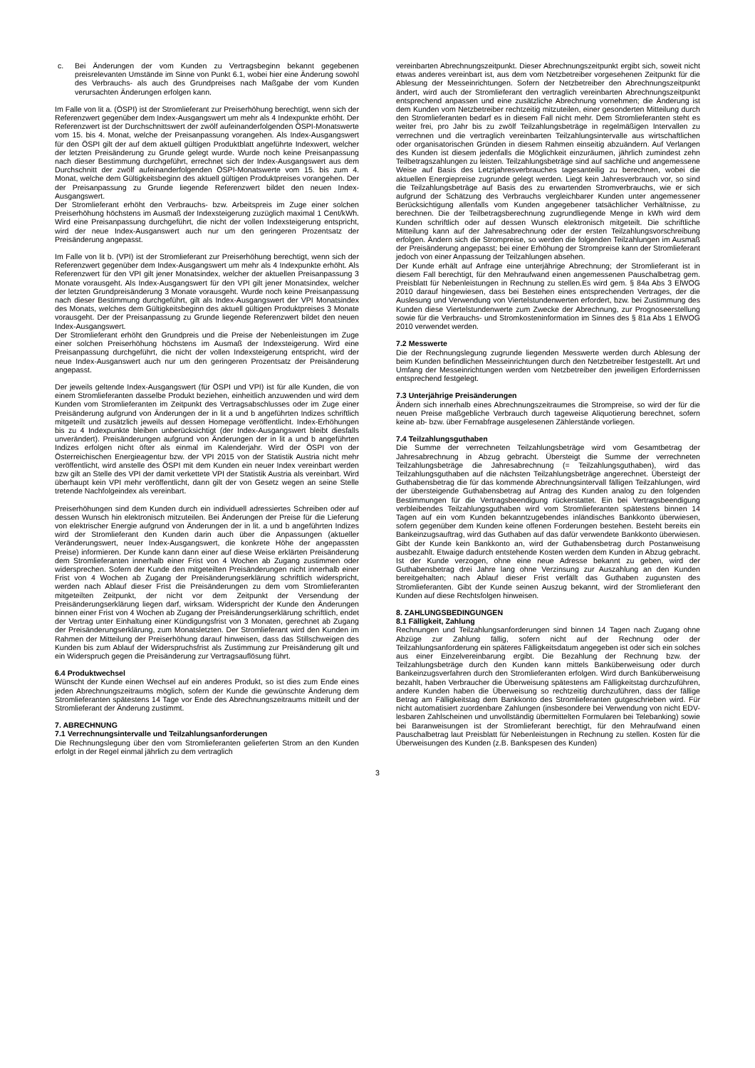c. Bei Änderungen der vom Kunden zu Vertragsbeginn bekannt gegebenen preisrelevanten Umstände im Sinne von Punkt 6.1, wobei hier eine Änderung sowohl des Verbrauchs- als auch des Grundpreises nach Maßgabe der vom Kunden verursachten Änderungen erfolgen kann.
Im Falle von lit a. (ÖSPI) ist der Stromlieferant zur Preiserhöhung berechtigt, wenn sich der Referenzwert gegenüber dem Index-Ausgangswert um mehr als 4 Indexpunkte erhöht. Der Referenzwert ist der Durchschnittswert der zwölf aufeinanderfolgenden ÖSPI-Monatswerte vom 15. bis 4. Monat, welche der Preisanpassung vorangehen. Als Index-Ausgangswert für den ÖSPI gilt der auf dem aktuell gültigen Produktblatt angeführte Indexwert, welcher der letzten Preisänderung zu Grunde gelegt wurde. Wurde noch keine Preisanpassung nach dieser Bestimmung durchgeführt, errechnet sich der Index-Ausgangswert aus dem Durchschnitt der zwölf aufeinanderfolgenden ÖSPI-Monatswerte vom 15. bis zum 4. Monat, welche dem Gültigkeitsbeginn des aktuell gültigen Produktpreises vorangehen. Der der Preisanpassung zu Grunde liegende Referenzwert bildet den neuen Index-Ausgangswert.
Der Stromlieferant erhöht den Verbrauchs- bzw. Arbeitspreis im Zuge einer solchen Preiserhöhung höchstens im Ausmaß der Indexsteigerung zuzüglich maximal 1 Cent/kWh. Wird eine Preisanpassung durchgeführt, die nicht der vollen Indexsteigerung entspricht, wird der neue Index-Ausganswert auch nur um den geringeren Prozentsatz der Preisänderung angepasst.
Im Falle von lit b. (VPI) ist der Stromlieferant zur Preiserhöhung berechtigt, wenn sich der Referenzwert gegenüber dem Index-Ausgangswert um mehr als 4 Indexpunkte erhöht. Als Referenzwert für den VPI gilt jener Monatsindex, welcher der aktuellen Preisanpassung 3 Monate vorausgeht. Als Index-Ausgangswert für den VPI gilt jener Monatsindex, welcher der letzten Grundpreisänderung 3 Monate vorausgeht. Wurde noch keine Preisanpassung nach dieser Bestimmung durchgeführt, gilt als Index-Ausgangswert der VPI Monatsindex des Monats, welches dem Gültigkeitsbeginn des aktuell gültigen Produktpreises 3 Monate vorausgeht. Der der Preisanpassung zu Grunde liegende Referenzwert bildet den neuen Index-Ausgangswert.
Der Stromlieferant erhöht den Grundpreis und die Preise der Nebenleistungen im Zuge einer solchen Preiserhöhung höchstens im Ausmaß der Indexsteigerung. Wird eine Preisanpassung durchgeführt, die nicht der vollen Indexsteigerung entspricht, wird der neue Index-Ausganswert auch nur um den geringeren Prozentsatz der Preisänderung angepasst.
Der jeweils geltende Index-Ausgangswert (für ÖSPI und VPI) ist für alle Kunden, die von einem Stromlieferanten dasselbe Produkt beziehen, einheitlich anzuwenden und wird dem Kunden vom Stromlieferanten im Zeitpunkt des Vertragsabschlusses oder im Zuge einer Preisänderung aufgrund von Änderungen der in lit a und b angeführten Indizes schriftlich mitgeteilt und zusätzlich jeweils auf dessen Homepage veröffentlicht. Index-Erhöhungen bis zu 4 Indexpunkte bleiben unberücksichtigt (der Index-Ausgangswert bleibt diesfalls unverändert). Preisänderungen aufgrund von Änderungen der in lit a und b angeführten Indizes erfolgen nicht öfter als einmal im Kalenderjahr. Wird der ÖSPI von der Österreichischen Energieagentur bzw. der VPI 2015 von der Statistik Austria nicht mehr veröffentlicht, wird anstelle des ÖSPI mit dem Kunden ein neuer Index vereinbart werden bzw gilt an Stelle des VPI der damit verkettete VPI der Statistik Austria als vereinbart. Wird überhaupt kein VPI mehr veröffentlicht, dann gilt der von Gesetz wegen an seine Stelle tretende Nachfolgeindex als vereinbart.
Preiserhöhungen sind dem Kunden durch ein individuell adressiertes Schreiben oder auf dessen Wunsch hin elektronisch mitzuteilen. Bei Änderungen der Preise für die Lieferung von elektrischer Energie aufgrund von Änderungen der in lit. a und b angeführten Indizes wird der Stromlieferant den Kunden darin auch über die Anpassungen (aktueller Veränderungswert, neuer Index-Ausgangswert, die konkrete Höhe der angepassten Preise) informieren. Der Kunde kann dann einer auf diese Weise erklärten Preisänderung dem Stromlieferanten innerhalb einer Frist von 4 Wochen ab Zugang zustimmen oder widersprechen. Sofern der Kunde den mitgeteilten Preisänderungen nicht innerhalb einer Frist von 4 Wochen ab Zugang der Preisänderungserklärung schriftlich widerspricht, werden nach Ablauf dieser Frist die Preisänderungen zu dem vom Stromlieferanten mitgeteilten Zeitpunkt, der nicht vor dem Zeitpunkt der Versendung der Preisänderungserklärung liegen darf, wirksam. Widerspricht der Kunde den Änderungen binnen einer Frist von 4 Wochen ab Zugang der Preisänderungserklärung schriftlich, endet der Vertrag unter Einhaltung einer Kündigungsfrist von 3 Monaten, gerechnet ab Zugang der Preisänderungserklärung, zum Monatsletzten. Der Stromlieferant wird den Kunden im Rahmen der Mitteilung der Preiserhöhung darauf hinweisen, dass das Stillschweigen des Kunden bis zum Ablauf der Widerspruchsfrist als Zustimmung zur Preisänderung gilt und ein Widerspruch gegen die Preisänderung zur Vertragsauflösung führt.
6.4 Produktwechsel
Wünscht der Kunde einen Wechsel auf ein anderes Produkt, so ist dies zum Ende eines jeden Abrechnungszeitraums möglich, sofern der Kunde die gewünschte Änderung dem Stromlieferanten spätestens 14 Tage vor Ende des Abrechnungszeitraums mitteilt und der Stromlieferant der Änderung zustimmt.
7. ABRECHNUNG
7.1 Verrechnungsintervalle und Teilzahlungsanforderungen
Die Rechnungslegung über den vom Stromlieferanten gelieferten Strom an den Kunden erfolgt in der Regel einmal jährlich zu dem vertraglich
vereinbarten Abrechnungszeitpunkt. Dieser Abrechnungszeitpunkt ergibt sich, soweit nicht etwas anderes vereinbart ist, aus dem vom Netzbetreiber vorgesehenen Zeitpunkt für die Ablesung der Messeinrichtungen. Sofern der Netzbetreiber den Abrechnungszeitpunkt ändert, wird auch der Stromlieferant den vertraglich vereinbarten Abrechnungszeitpunkt entsprechend anpassen und eine zusätzliche Abrechnung vornehmen; die Änderung ist dem Kunden vom Netzbetreiber rechtzeitig mitzuteilen, einer gesonderten Mitteilung durch den Stromlieferanten bedarf es in diesem Fall nicht mehr. Dem Stromlieferanten steht es weiter frei, pro Jahr bis zu zwölf Teilzahlungsbeträge in regelmäßigen Intervallen zu verrechnen und die vertraglich vereinbarten Teilzahlungsintervalle aus wirtschaftlichen oder organisatorischen Gründen in diesem Rahmen einseitig abzuändern. Auf Verlangen des Kunden ist diesem jedenfalls die Möglichkeit einzuräumen, jährlich zumindest zehn Teilbetragszahlungen zu leisten. Teilzahlungsbeträge sind auf sachliche und angemessene Weise auf Basis des Letztjahresverbrauches tagesanteilig zu berechnen, wobei die aktuellen Energiepreise zugrunde gelegt werden. Liegt kein Jahresverbrauch vor, so sind die Teilzahlungsbeträge auf Basis des zu erwartenden Stromverbrauchs, wie er sich aufgrund der Schätzung des Verbrauchs vergleichbarer Kunden unter angemessener Berücksichtigung allenfalls vom Kunden angegebener tatsächlicher Verhältnisse, zu berechnen. Die der Teilbetragsberechnung zugrundliegende Menge in kWh wird dem Kunden schriftlich oder auf dessen Wunsch elektronisch mitgeteilt. Die schriftliche Mitteilung kann auf der Jahresabrechnung oder der ersten Teilzahlungsvorschreibung erfolgen. Ändern sich die Strompreise, so werden die folgenden Teilzahlungen im Ausmaß der Preisänderung angepasst; bei einer Erhöhung der Strompreise kann der Stromlieferant jedoch von einer Anpassung der Teilzahlungen absehen.
Der Kunde erhält auf Anfrage eine unterjährige Abrechnung; der Stromlieferant ist in diesem Fall berechtigt, für den Mehraufwand einen angemessenen Pauschalbetrag gem. Preisblatt für Nebenleistungen in Rechnung zu stellen.Es wird gem. § 84a Abs 3 ElWOG 2010 darauf hingewiesen, dass bei Bestehen eines entsprechenden Vertrages, der die Auslesung und Verwendung von Viertelstundenwerten erfordert, bzw. bei Zustimmung des Kunden diese Viertelstundenwerte zum Zwecke der Abrechnung, zur Prognoseerstellung sowie für die Verbrauchs- und Stromkosteninformation im Sinnes des § 81a Abs 1 ElWOG 2010 verwendet werden.
7.2 Messwerte
Die der Rechnungslegung zugrunde liegenden Messwerte werden durch Ablesung der beim Kunden befindlichen Messeinrichtungen durch den Netzbetreiber festgestellt. Art und Umfang der Messeinrichtungen werden vom Netzbetreiber den jeweiligen Erfordernissen entsprechend festgelegt.
7.3 Unterjährige Preisänderungen
Ändern sich innerhalb eines Abrechnungszeitraumes die Strompreise, so wird der für die neuen Preise maßgebliche Verbrauch durch tageweise Aliquotierung berechnet, sofern keine ab- bzw. über Fernabfrage ausgelesenen Zählerstände vorliegen.
7.4 Teilzahlungsguthaben
Die Summe der verrechneten Teilzahlungsbeträge wird vom Gesamtbetrag der Jahresabrechnung in Abzug gebracht. Übersteigt die Summe der verrechneten Teilzahlungsbeträge die Jahresabrechnung (= Teilzahlungsguthaben), wird das Teilzahlungsguthaben auf die nächsten Teilzahlungsbeträge angerechnet. Übersteigt der Guthabensbetrag die für das kommende Abrechnungsintervall fälligen Teilzahlungen, wird der übersteigende Guthabensbetrag auf Antrag des Kunden analog zu den folgenden Bestimmungen für die Vertragsbeendigung rückerstattet. Ein bei Vertragsbeendigung verbleibendes Teilzahlungsguthaben wird vom Stromlieferanten spätestens binnen 14 Tagen auf ein vom Kunden bekanntzugebendes inländisches Bankkonto überwiesen, sofern gegenüber dem Kunden keine offenen Forderungen bestehen. Besteht bereits ein Bankeinzugsauftrag, wird das Guthaben auf das dafür verwendete Bankkonto überwiesen. Gibt der Kunde kein Bankkonto an, wird der Guthabensbetrag durch Postanweisung ausbezahlt. Etwaige dadurch entstehende Kosten werden dem Kunden in Abzug gebracht. Ist der Kunde verzogen, ohne eine neue Adresse bekannt zu geben, wird der Guthabensbetrag drei Jahre lang ohne Verzinsung zur Auszahlung an den Kunden bereitgehalten; nach Ablauf dieser Frist verfällt das Guthaben zugunsten des Stromlieferanten. Gibt der Kunde seinen Auszug bekannt, wird der Stromlieferant den Kunden auf diese Rechtsfolgen hinweisen.
8. ZAHLUNGSBEDINGUNGEN
8.1 Fälligkeit, Zahlung
Rechnungen und Teilzahlungsanforderungen sind binnen 14 Tagen nach Zugang ohne Abzüge zur Zahlung fällig, sofern nicht auf der Rechnung oder der Teilzahlungsanforderung ein späteres Fälligkeitsdatum angegeben ist oder sich ein solches aus einer Einzelvereinbarung ergibt. Die Bezahlung der Rechnung bzw. der Teilzahlungsbeträge durch den Kunden kann mittels Banküberweisung oder durch Bankeinzugsverfahren durch den Stromlieferanten erfolgen. Wird durch Banküberweisung bezahlt, haben Verbraucher die Überweisung spätestens am Fälligkeitstag durchzuführen, andere Kunden haben die Überweisung so rechtzeitig durchzuführen, dass der fällige Betrag am Fälligkeitstag dem Bankkonto des Stromlieferanten gutgeschrieben wird. Für nicht automatisiert zuordenbare Zahlungen (insbesondere bei Verwendung von nicht EDV-lesbaren Zahlscheinen und unvollständig übermittelten Formularen bei Telebanking) sowie bei Baranweisungen ist der Stromlieferant berechtigt, für den Mehraufwand einen Pauschalbetrag laut Preisblatt für Nebenleistungen in Rechnung zu stellen. Kosten für die Überweisungen des Kunden (z.B. Bankspesen des Kunden)
3